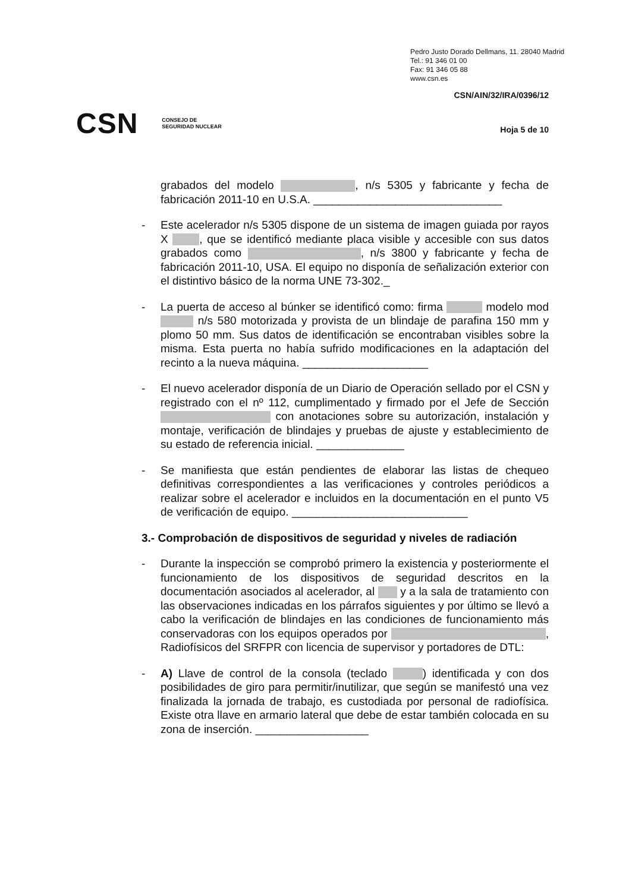Pedro Justo Dorado Dellmans, 11. 28040 Madrid
Tel.: 91 346 01 00
Fax: 91 346 05 88
www.csn.es
CSN/AIN/32/IRA/0396/12
CSN CONSEJO DE
SEGURIDAD NUCLEAR
Hoja 5 de 10
grabados del modelo , n/s 5305 y fabricante y fecha de fabricación 2011-10 en U.S.A. ______________________________
- Este acelerador n/s 5305 dispone de un sistema de imagen guiada por rayos X , que se identificó mediante placa visible y accesible con sus datos grabados como , n/s 3800 y fabricante y fecha de fabricación 2011-10, USA. El equipo no disponía de señalización exterior con el distintivo básico de la norma UNE 73-302._
- La puerta de acceso al búnker se identificó como: firma modelo mod n/s 580 motorizada y provista de un blindaje de parafina 150 mm y plomo 50 mm. Sus datos de identificación se encontraban visibles sobre la misma. Esta puerta no había sufrido modificaciones en la adaptación del recinto a la nueva máquina. ____________________
- El nuevo acelerador disponía de un Diario de Operación sellado por el CSN y registrado con el nº 112, cumplimentado y firmado por el Jefe de Sección con anotaciones sobre su autorización, instalación y montaje, verificación de blindajes y pruebas de ajuste y establecimiento de su estado de referencia inicial. ______________
- Se manifiesta que están pendientes de elaborar las listas de chequeo definitivas correspondientes a las verificaciones y controles periódicos a realizar sobre el acelerador e incluidos en la documentación en el punto V5 de verificación de equipo. ____________________________
3.- Comprobación de dispositivos de seguridad y niveles de radiación
- Durante la inspección se comprobó primero la existencia y posteriormente el funcionamiento de los dispositivos de seguridad descritos en la documentación asociados al acelerador, al y a la sala de tratamiento con las observaciones indicadas en los párrafos siguientes y por último se llevó a cabo la verificación de blindajes en las condiciones de funcionamiento más conservadoras con los equipos operados por , Radiofísicos del SRFPR con licencia de supervisor y portadores de DTL:
- A) Llave de control de la consola (teclado ) identificada y con dos posibilidades de giro para permitir/inutilizar, que según se manifestó una vez finalizada la jornada de trabajo, es custodiada por personal de radiofísica. Existe otra llave en armario lateral que debe de estar también colocada en su zona de inserción. __________________